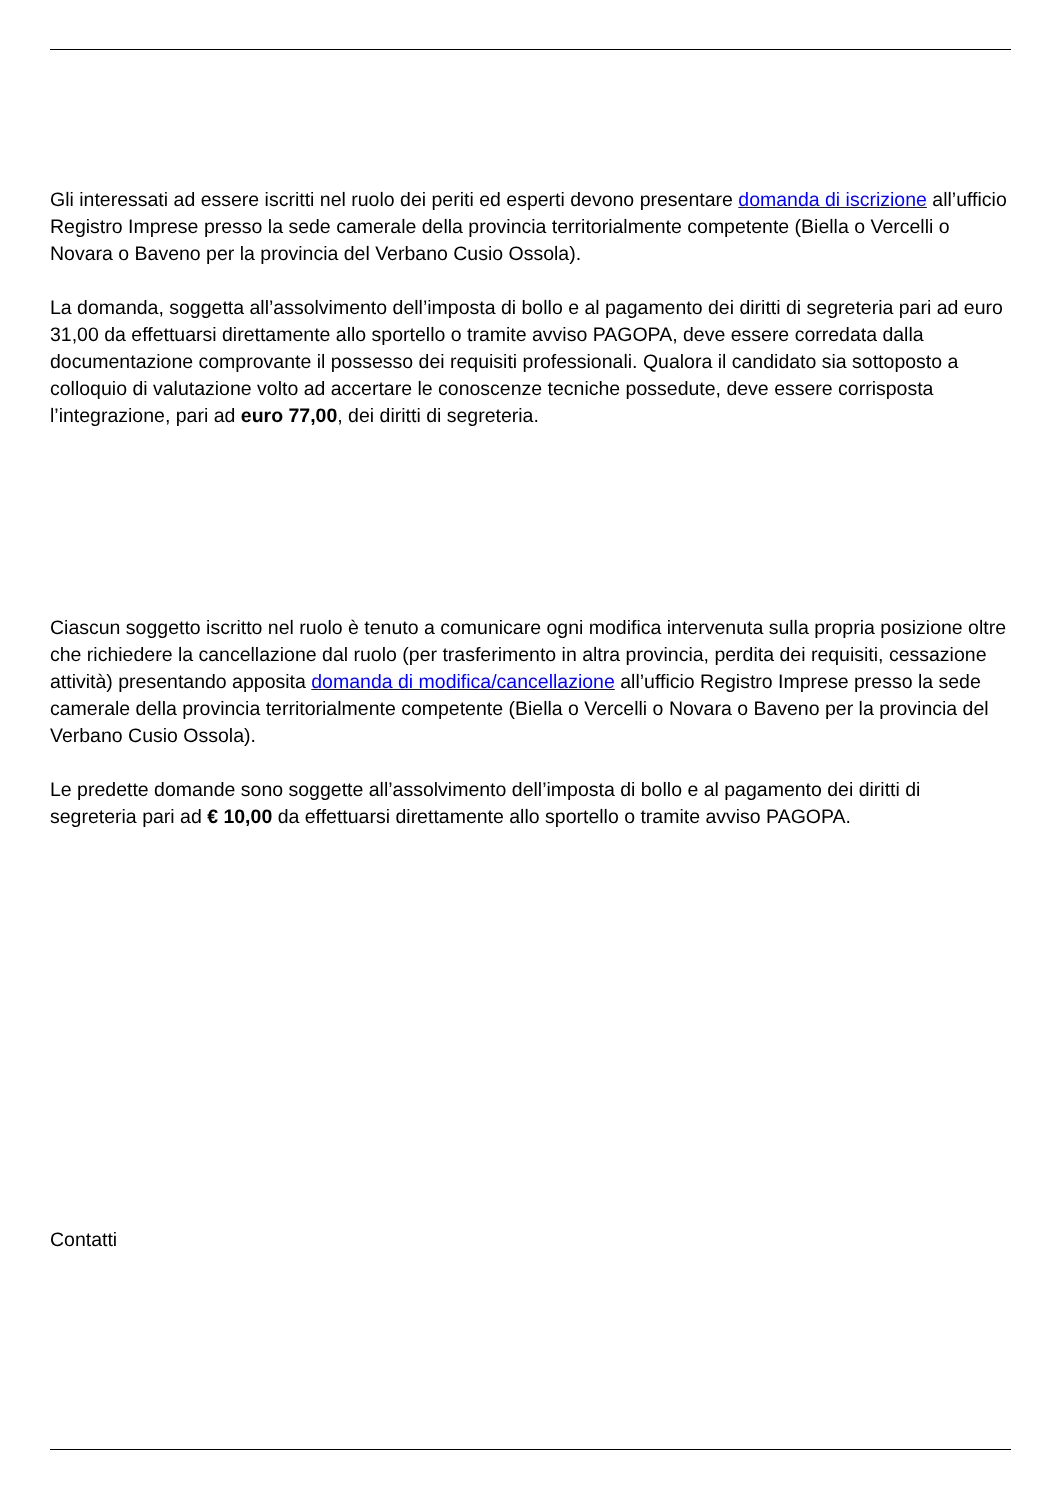Gli interessati ad essere iscritti nel ruolo dei periti ed esperti devono presentare domanda di iscrizione all’ufficio Registro Imprese presso la sede camerale della provincia territorialmente competente (Biella o Vercelli o Novara o Baveno per la provincia del Verbano Cusio Ossola).
La domanda, soggetta all’assolvimento dell’imposta di bollo e al pagamento dei diritti di segreteria pari ad euro 31,00 da effettuarsi direttamente allo sportello o tramite avviso PAGOPA, deve essere corredata dalla documentazione comprovante il possesso dei requisiti professionali. Qualora il candidato sia sottoposto a colloquio di valutazione volto ad accertare le conoscenze tecniche possedute, deve essere corrisposta l’integrazione, pari ad euro 77,00, dei diritti di segreteria.
Ciascun soggetto iscritto nel ruolo è tenuto a comunicare ogni modifica intervenuta sulla propria posizione oltre che richiedere la cancellazione dal ruolo (per trasferimento in altra provincia, perdita dei requisiti, cessazione attività) presentando apposita domanda di modifica/cancellazione all’ufficio Registro Imprese presso la sede camerale della provincia territorialmente competente (Biella o Vercelli o Novara o Baveno per la provincia del Verbano Cusio Ossola).
Le predette domande sono soggette all’assolvimento dell’imposta di bollo e al pagamento dei diritti di segreteria pari ad € 10,00 da effettuarsi direttamente allo sportello o tramite avviso PAGOPA.
Contatti